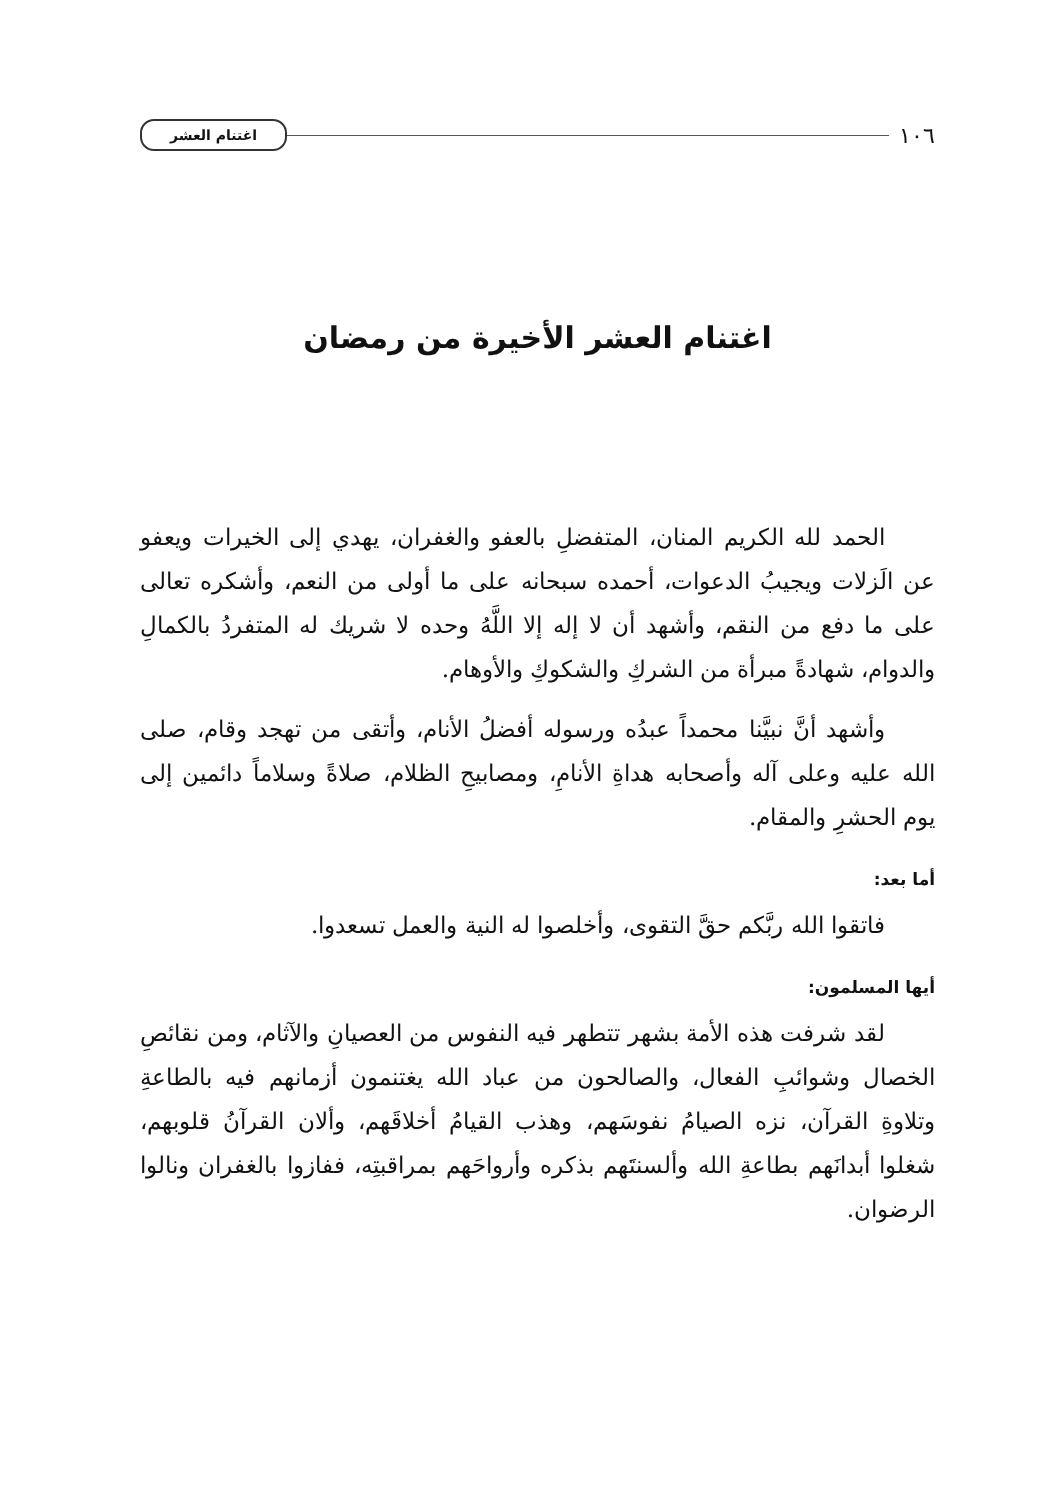١٠٦ اغتنام العشر
اغتنام العشر الأخيرة من رمضان
الحمد لله الكريم المنان، المتفضلِ بالعفو والغفران، يهدي إلى الخيرات ويعفو عن الَزلات ويجيبُ الدعوات، أحمده سبحانه على ما أولى من النعم، وأشكره تعالى على ما دفع من النقم، وأشهد أن لا إله إلا اللَّهُ وحده لا شريك له المتفردُ بالكمالِ والدوام، شهادةً مبرأة من الشركِ والشكوكِ والأوهام.
وأشهد أنَّ نبيَّنا محمداً عبدُه ورسوله أفضلُ الأنام، وأتقى من تهجد وقام، صلى الله عليه وعلى آله وأصحابه هداةِ الأنامِ، ومصابيحِ الظلام، صلاةً وسلاماً دائمين إلى يوم الحشرِ والمقام.
أما بعد:
فاتقوا الله ربَّكم حقَّ التقوى، وأخلصوا له النية والعمل تسعدوا.
أيها المسلمون:
لقد شرفت هذه الأمة بشهر تتطهر فيه النفوس من العصيانِ والآثام، ومن نقائصِ الخصال وشوائبِ الفعال، والصالحون من عباد الله يغتنمون أزمانهم فيه بالطاعةِ وتلاوةِ القرآن، نزه الصيامُ نفوسَهم، وهذب القيامُ أخلاقَهم، وألان القرآنُ قلوبهم، شغلوا أبدانَهم بطاعةِ الله وألسنتَهم بذكره وأرواحَهم بمراقبتِه، ففازوا بالغفران ونالوا الرضوان.